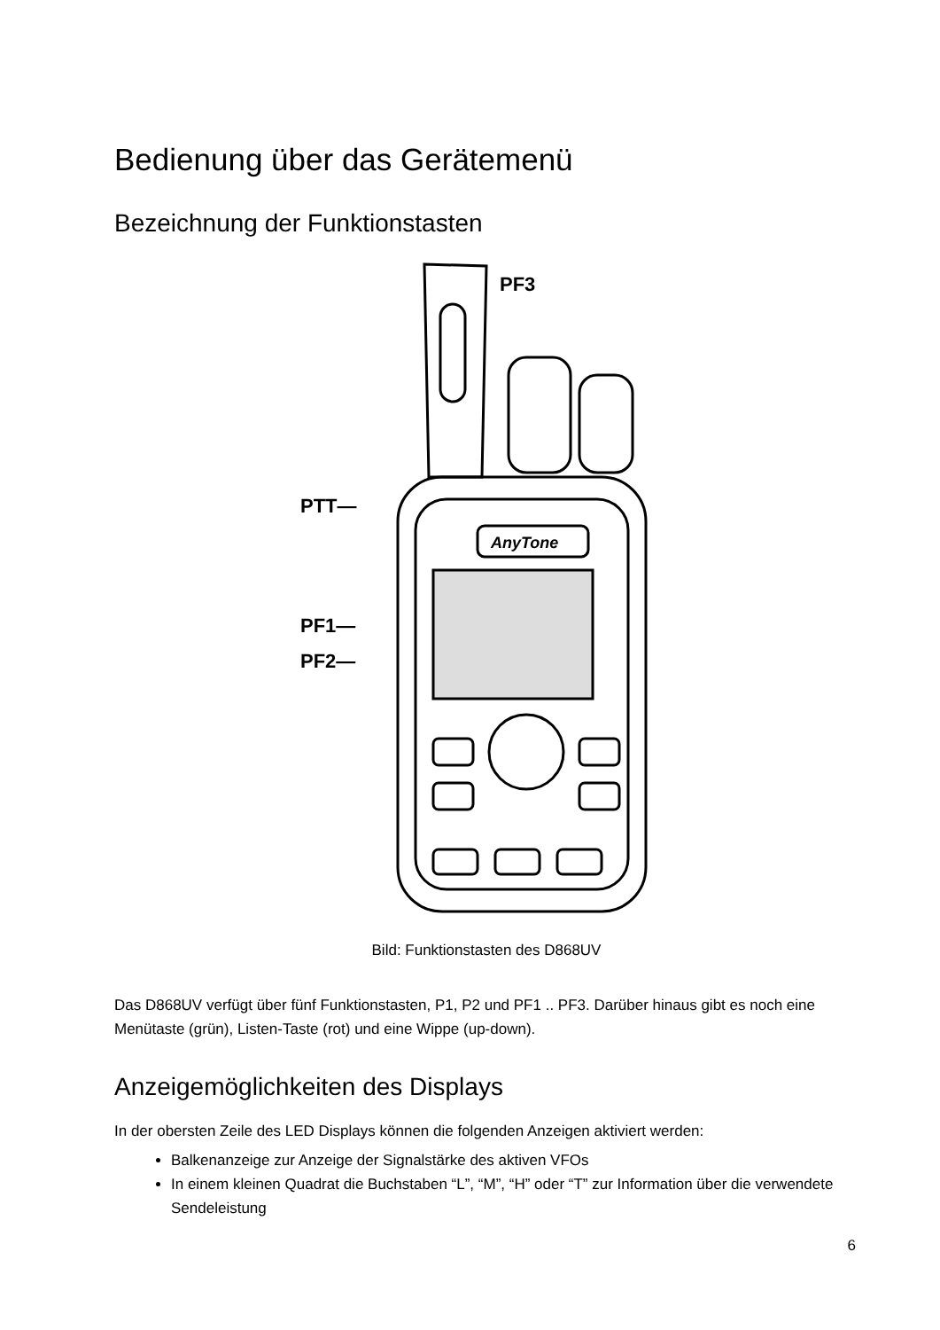Bedienung über das Gerätemenü
Bezeichnung der Funktionstasten
AnyTone
PF3
PTT—
PF1—
PF2—
Bild: Funktionstasten des D868UV
Das D868UV verfügt über fünf Funktionstasten, P1, P2 und PF1 .. PF3. Darüber hinaus gibt es noch eine Menütaste (grün), Listen-Taste (rot) und eine Wippe (up-down).
Anzeigemöglichkeiten des Displays
In der obersten Zeile des LED Displays können die folgenden Anzeigen aktiviert werden:
Balkenanzeige zur Anzeige der Signalstärke des aktiven VFOs
In einem kleinen Quadrat die Buchstaben “L”, “M”, “H” oder “T” zur Information über die verwendete Sendeleistung
6